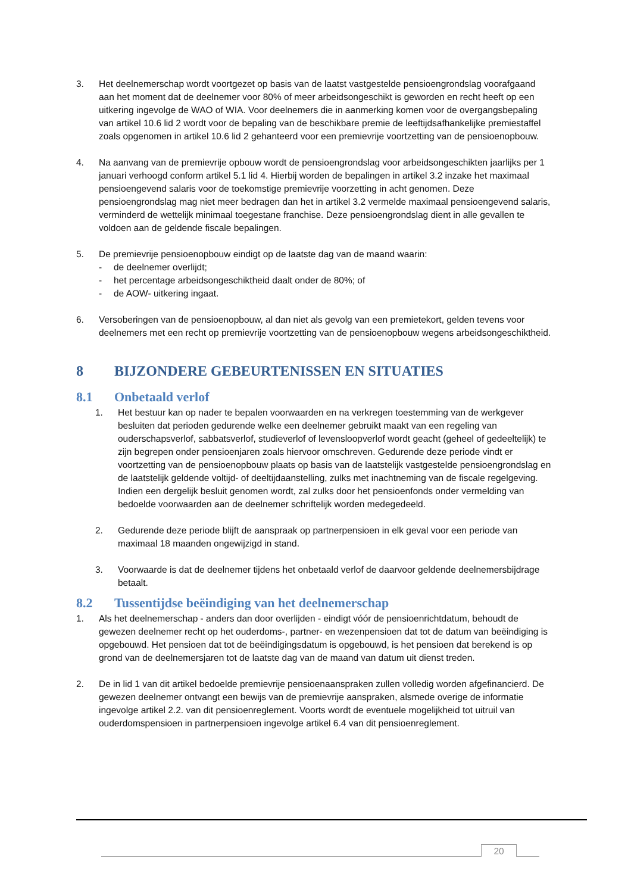3. Het deelnemerschap wordt voortgezet op basis van de laatst vastgestelde pensioengrondslag voorafgaand aan het moment dat de deelnemer voor 80% of meer arbeidsongeschikt is geworden en recht heeft op een uitkering ingevolge de WAO of WIA. Voor deelnemers die in aanmerking komen voor de overgangsbepaling van artikel 10.6 lid 2 wordt voor de bepaling van de beschikbare premie de leeftijdsafhankelijke premiestaffel zoals opgenomen in artikel 10.6 lid 2 gehanteerd voor een premievrije voortzetting van de pensioenopbouw.
4. Na aanvang van de premievrije opbouw wordt de pensioengrondslag voor arbeidsongeschikten jaarlijks per 1 januari verhoogd conform artikel 5.1 lid 4. Hierbij worden de bepalingen in artikel 3.2 inzake het maximaal pensioengevend salaris voor de toekomstige premievrije voorzetting in acht genomen. Deze pensioengrondslag mag niet meer bedragen dan het in artikel 3.2 vermelde maximaal pensioengevend salaris, verminderd de wettelijk minimaal toegestane franchise. Deze pensioengrondslag dient in alle gevallen te voldoen aan de geldende fiscale bepalingen.
5. De premievrije pensioenopbouw eindigt op de laatste dag van de maand waarin:
- de deelnemer overlijdt;
- het percentage arbeidsongeschiktheid daalt onder de 80%; of
- de AOW- uitkering ingaat.
6. Versoberingen van de pensioenopbouw, al dan niet als gevolg van een premietekort, gelden tevens voor deelnemers met een recht op premievrije voortzetting van de pensioenopbouw wegens arbeidsongeschiktheid.
8 BIJZONDERE GEBEURTENISSEN EN SITUATIES
8.1 Onbetaald verlof
1. Het bestuur kan op nader te bepalen voorwaarden en na verkregen toestemming van de werkgever besluiten dat perioden gedurende welke een deelnemer gebruikt maakt van een regeling van ouderschapsverlof, sabbatsverlof, studieverlof of levensloopverlof wordt geacht (geheel of gedeeltelijk) te zijn begrepen onder pensioenjaren zoals hiervoor omschreven. Gedurende deze periode vindt er voortzetting van de pensioenopbouw plaats op basis van de laatstelijk vastgestelde pensioengrondslag en de laatstelijk geldende voltijd- of deeltijdaanstelling, zulks met inachtneming van de fiscale regelgeving. Indien een dergelijk besluit genomen wordt, zal zulks door het pensioenfonds onder vermelding van bedoelde voorwaarden aan de deelnemer schriftelijk worden medegedeeld.
2. Gedurende deze periode blijft de aanspraak op partnerpensioen in elk geval voor een periode van maximaal 18 maanden ongewijzigd in stand.
3. Voorwaarde is dat de deelnemer tijdens het onbetaald verlof de daarvoor geldende deelnemersbijdrage betaalt.
8.2 Tussentijdse beëindiging van het deelnemerschap
1. Als het deelnemerschap - anders dan door overlijden - eindigt vóór de pensioenrichtdatum, behoudt de gewezen deelnemer recht op het ouderdoms-, partner- en wezenpensioen dat tot de datum van beëindiging is opgebouwd. Het pensioen dat tot de beëindigingsdatum is opgebouwd, is het pensioen dat berekend is op grond van de deelnemersjaren tot de laatste dag van de maand van datum uit dienst treden.
2. De in lid 1 van dit artikel bedoelde premievrije pensioenaanspraken zullen volledig worden afgefinancierd. De gewezen deelnemer ontvangt een bewijs van de premievrije aanspraken, alsmede overige de informatie ingevolge artikel 2.2. van dit pensioenreglement. Voorts wordt de eventuele mogelijkheid tot uitruil van ouderdomspensioen in partnerpensioen ingevolge artikel 6.4 van dit pensioenreglement.
20